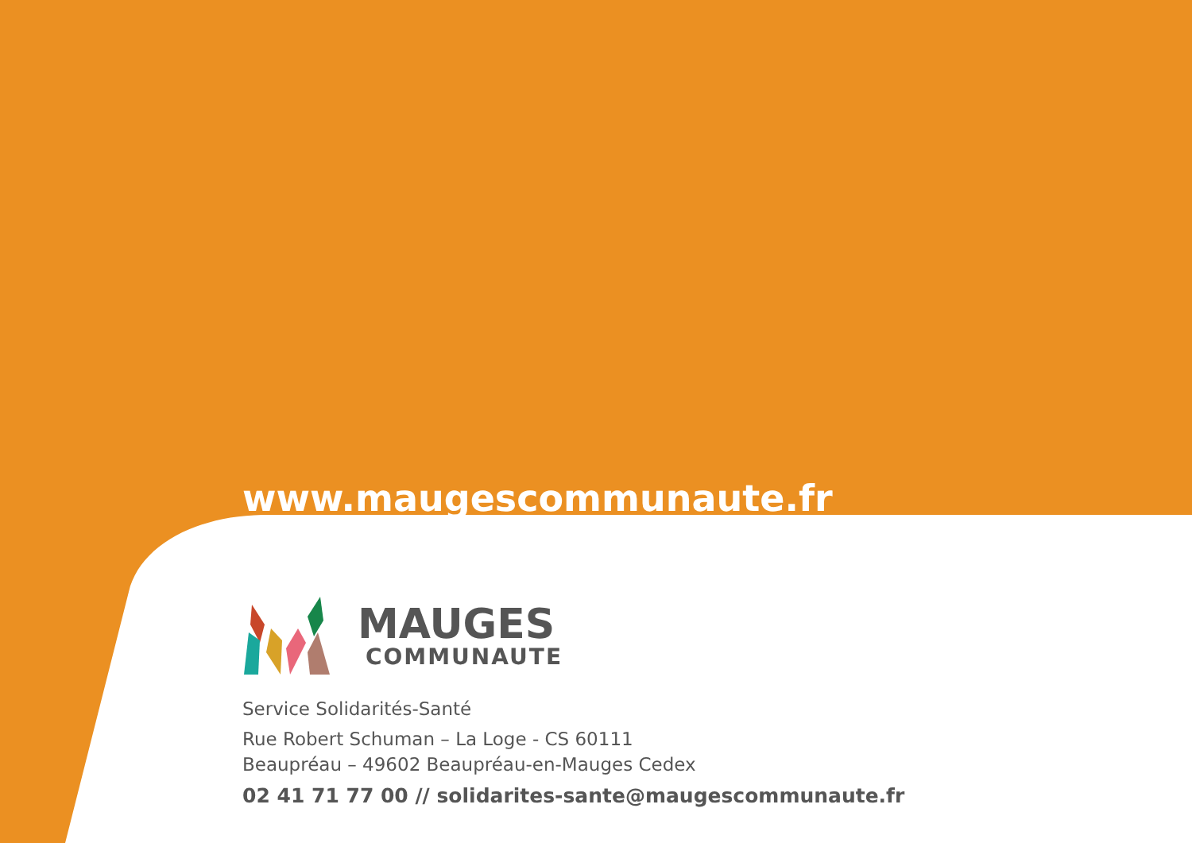www.maugescommunaute.fr
MAUGES
COMMUNAUTE
Service Solidarités-Santé
Rue Robert Schuman – La Loge - CS 60111
Beaupréau – 49602 Beaupréau-en-Mauges Cedex
02 41 71 77 00 // solidarites-sante@maugescommunaute.fr